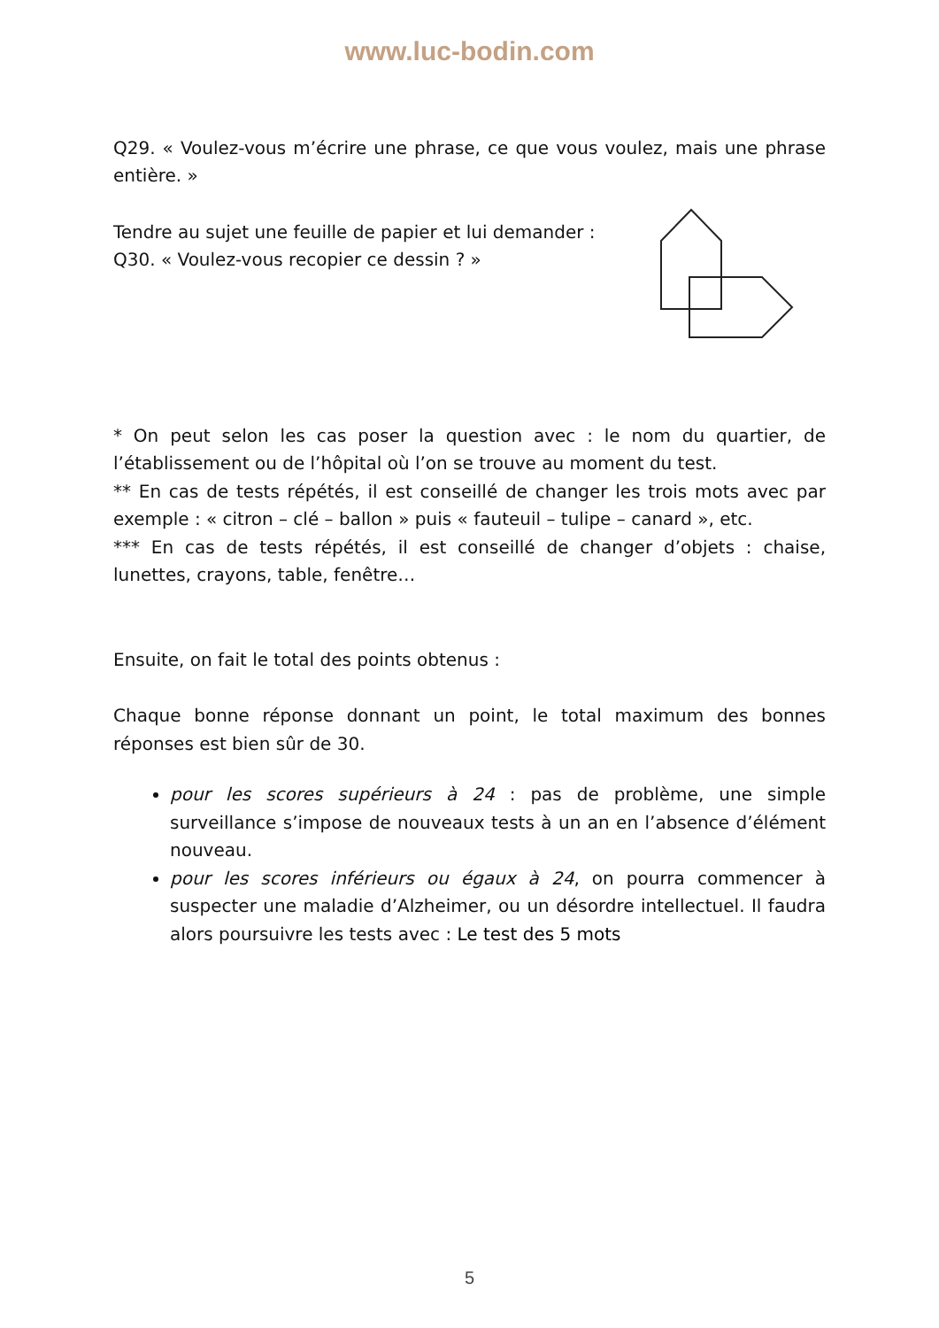www.luc-bodin.com
Q29. « Voulez-vous m’écrire une phrase, ce que vous voulez, mais une phrase entière. »
Tendre au sujet une feuille de papier et lui demander :
Q30. « Voulez-vous recopier ce dessin ? »
* On peut selon les cas poser la question avec : le nom du quartier, de l’établissement ou de l’hôpital où l’on se trouve au moment du test.
** En cas de tests répétés, il est conseillé de changer les trois mots avec par exemple : « citron – clé – ballon » puis « fauteuil – tulipe – canard », etc.
*** En cas de tests répétés, il est conseillé de changer d’objets : chaise, lunettes, crayons, table, fenêtre…
Ensuite, on fait le total des points obtenus :
Chaque bonne réponse donnant un point, le total maximum des bonnes réponses est bien sûr de 30.
pour les scores supérieurs à 24 : pas de problème, une simple surveillance s’impose de nouveaux tests à un an en l’absence d’élément nouveau.
pour les scores inférieurs ou égaux à 24, on pourra commencer à suspecter une maladie d’Alzheimer, ou un désordre intellectuel. Il faudra alors poursuivre les tests avec : Le test des 5 mots
5